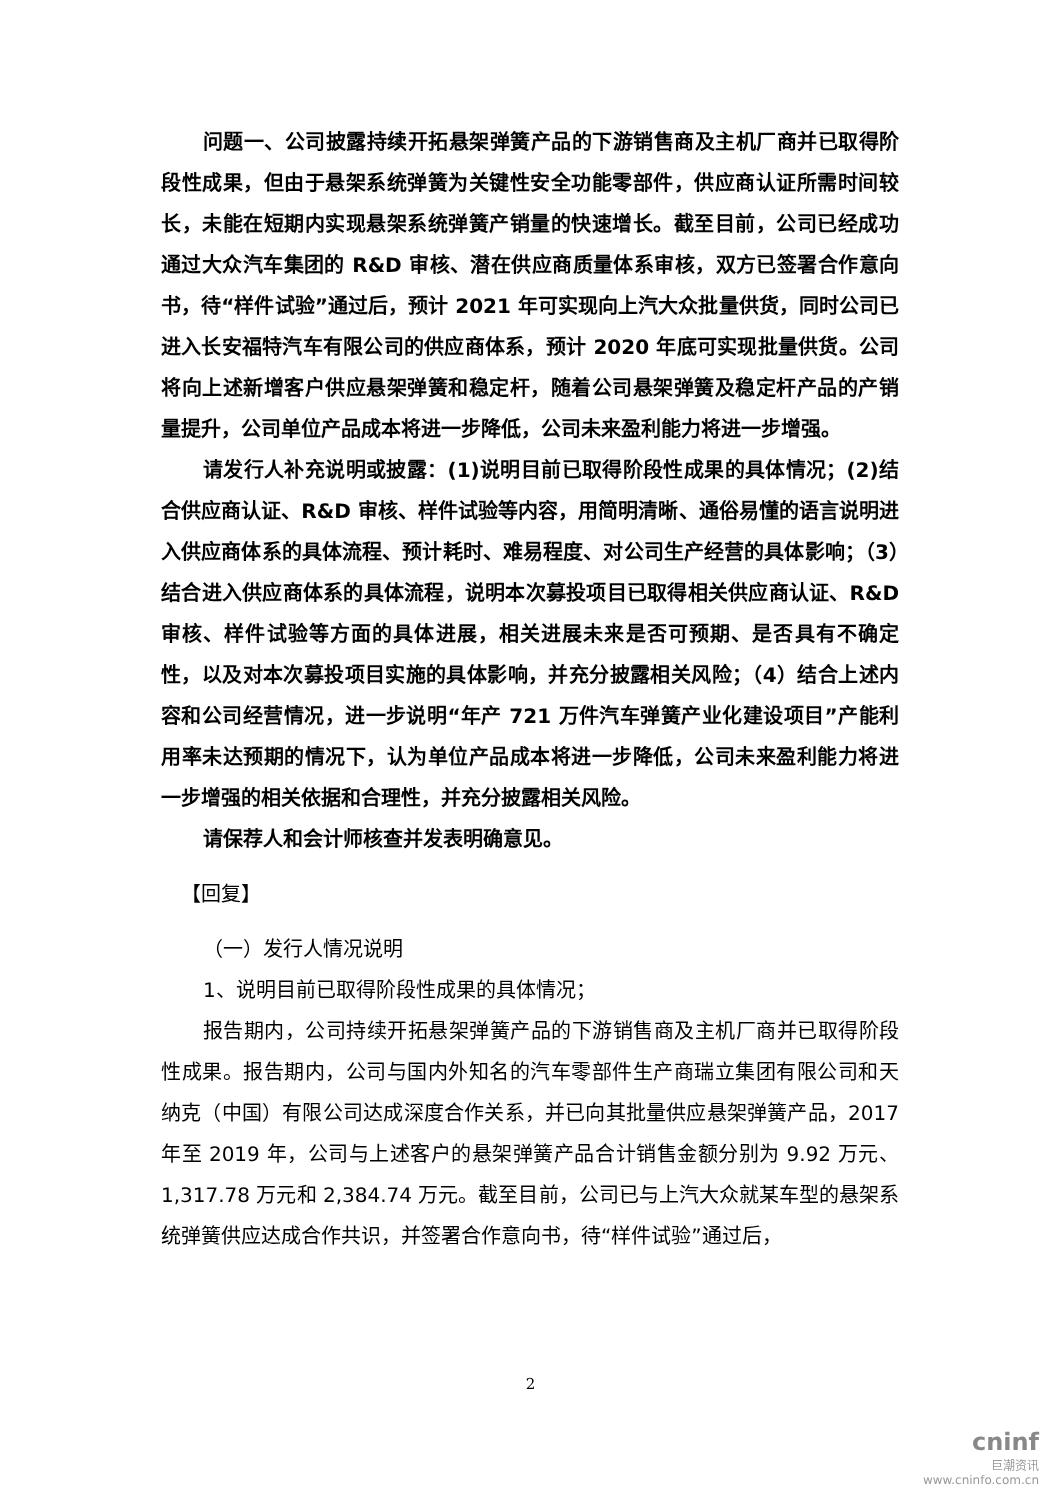问题一、公司披露持续开拓悬架弹簧产品的下游销售商及主机厂商并已取得阶段性成果，但由于悬架系统弹簧为关键性安全功能零部件，供应商认证所需时间较长，未能在短期内实现悬架系统弹簧产销量的快速增长。截至目前，公司已经成功通过大众汽车集团的 R&D 审核、潜在供应商质量体系审核，双方已签署合作意向书，待“样件试验”通过后，预计 2021 年可实现向上汽大众批量供货，同时公司已进入长安福特汽车有限公司的供应商体系，预计 2020 年底可实现批量供货。公司将向上述新增客户供应悬架弹簧和稳定杆，随着公司悬架弹簧及稳定杆产品的产销量提升，公司单位产品成本将进一步降低，公司未来盈利能力将进一步增强。
请发行人补充说明或披露：(1)说明目前已取得阶段性成果的具体情况；(2)结合供应商认证、R&D 审核、样件试验等内容，用简明清晰、通俗易懂的语言说明进入供应商体系的具体流程、预计耗时、难易程度、对公司生产经营的具体影响；（3）结合进入供应商体系的具体流程，说明本次募投项目已取得相关供应商认证、R&D 审核、样件试验等方面的具体进展，相关进展未来是否可预期、是否具有不确定性，以及对本次募投项目实施的具体影响，并充分披露相关风险；（4）结合上述内容和公司经营情况，进一步说明“年产 721 万件汽车弹簧产业化建设项目”产能利用率未达预期的情况下，认为单位产品成本将进一步降低，公司未来盈利能力将进一步增强的相关依据和合理性，并充分披露相关风险。
请保荐人和会计师核查并发表明确意见。
【回复】
（一）发行人情况说明
1、说明目前已取得阶段性成果的具体情况；
报告期内，公司持续开拓悬架弹簧产品的下游销售商及主机厂商并已取得阶段性成果。报告期内，公司与国内外知名的汽车零部件生产商瑞立集团有限公司和天纳克（中国）有限公司达成深度合作关系，并已向其批量供应悬架弹簧产品，2017 年至 2019 年，公司与上述客户的悬架弹簧产品合计销售金额分别为 9.92 万元、1,317.78 万元和 2,384.74 万元。截至目前，公司已与上汽大众就某车型的悬架系统弹簧供应达成合作共识，并签署合作意向书，待“样件试验”通过后，
2
cninf
巨潮资讯
www.cninfo.com.cn